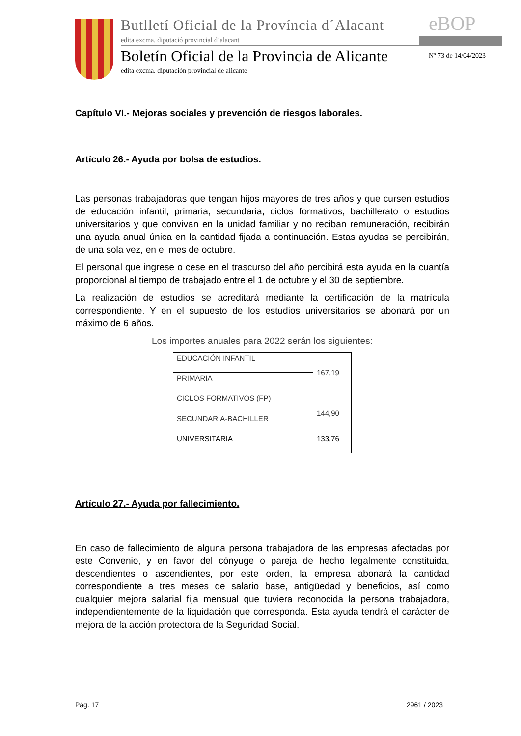Butlletí Oficial de la Província d´Alacant
edita excma. diputació provincial d´alacant
eBOP
Boletín Oficial de la Provincia de Alicante
Nº 73 de 14/04/2023
edita excma. diputación provincial de alicante
Capítulo VI.- Mejoras sociales y prevención de riesgos laborales.
Artículo 26.- Ayuda por bolsa de estudios.
Las personas trabajadoras que tengan hijos mayores de tres años y que cursen estudios de educación infantil, primaria, secundaria, ciclos formativos, bachillerato o estudios universitarios y que convivan en la unidad familiar y no reciban remuneración, recibirán una ayuda anual única en la cantidad fijada a continuación. Estas ayudas se percibirán, de una sola vez, en el mes de octubre.
El personal que ingrese o cese en el trascurso del año percibirá esta ayuda en la cuantía proporcional al tiempo de trabajado entre el 1 de octubre y el 30 de septiembre.
La realización de estudios se acreditará mediante la certificación de la matrícula correspondiente. Y en el supuesto de los estudios universitarios se abonará por un máximo de 6 años.
Los importes anuales para 2022 serán los siguientes:
| EDUCACIÓN INFANTIL | 167,19 |
| PRIMARIA | |
| CICLOS FORMATIVOS (FP) | 144,90 |
| SECUNDARIA-BACHILLER | |
| UNIVERSITARIA | 133,76 |
Artículo 27.- Ayuda por fallecimiento.
En caso de fallecimiento de alguna persona trabajadora de las empresas afectadas por este Convenio, y en favor del cónyuge o pareja de hecho legalmente constituida, descendientes o ascendientes, por este orden, la empresa abonará la cantidad correspondiente a tres meses de salario base, antigüedad y beneficios, así como cualquier mejora salarial fija mensual que tuviera reconocida la persona trabajadora, independientemente de la liquidación que corresponda. Esta ayuda tendrá el carácter de mejora de la acción protectora de la Seguridad Social.
Pág. 17 2961 / 2023